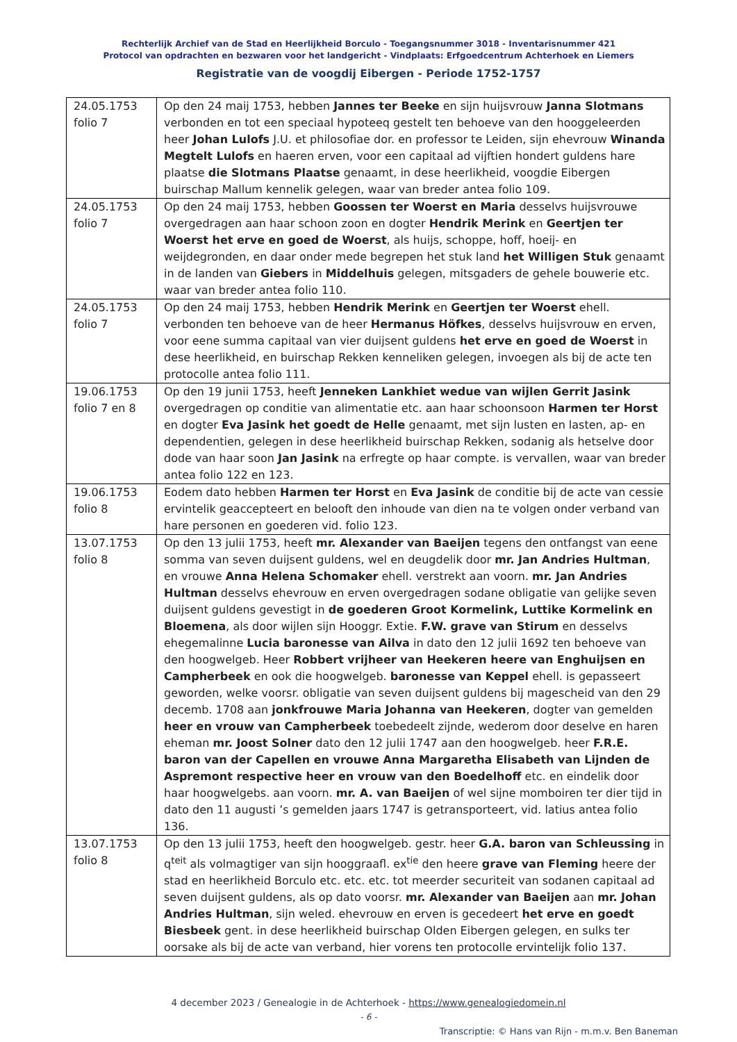Rechterlijk Archief van de Stad en Heerlijkheid Borculo - Toegangsnummer 3018 - Inventarisnummer 421
Protocol van opdrachten en bezwaren voor het landgericht - Vindplaats: Erfgoedcentrum Achterhoek en Liemers
Registratie van de voogdij Eibergen - Periode 1752-1757
| 24.05.1753 folio 7 | Op den 24 maij 1753, hebben Jannes ter Beeke en sijn huijsvrouw Janna Slotmans verbonden en tot een speciaal hypoteeq gestelt ten behoeve van den hooggeleerden heer Johan Lulofs J.U. et philosofiae dor. en professor te Leiden, sijn ehevrouw Winanda Megtelt Lulofs en haeren erven, voor een capitaal ad vijftien hondert guldens hare plaatse die Slotmans Plaatse genaamt, in dese heerlikheid, voogdie Eibergen buirschap Mallum kennelik gelegen, waar van breder antea folio 109. |
| 24.05.1753 folio 7 | Op den 24 maij 1753, hebben Goossen ter Woerst en Maria desselvs huijsvrouwe overgedragen aan haar schoon zoon en dogter Hendrik Merink en Geertjen ter Woerst het erve en goed de Woerst , als huijs, schoppe, hoff, hoeij- en weijdegronden, en daar onder mede begrepen het stuk land het Willigen Stuk genaamt in de landen van Giebers in Middelhuis gelegen, mitsgaders de gehele bouwerie etc. waar van breder antea folio 110. |
| 24.05.1753 folio 7 | Op den 24 maij 1753, hebben Hendrik Merink en Geertjen ter Woerst ehell. verbonden ten behoeve van de heer Hermanus Höfkes , desselvs huijsvrouw en erven, voor eene summa capitaal van vier duijsent guldens het erve en goed de Woerst in dese heerlikheid, en buirschap Rekken kenneliken gelegen, invoegen als bij de acte ten protocolle antea folio 111. |
| 19.06.1753 folio 7 en 8 | Op den 19 junii 1753, heeft Jenneken Lankhiet wedue van wijlen Gerrit Jasink overgedragen op conditie van alimentatie etc. aan haar schoonsoon Harmen ter Horst en dogter Eva Jasink het goedt de Helle genaamt, met sijn lusten en lasten, ap- en dependentien, gelegen in dese heerlikheid buirschap Rekken, sodanig als hetselve door dode van haar soon Jan Jasink na erfregte op haar compte. is vervallen, waar van breder antea folio 122 en 123. |
| 19.06.1753 folio 8 | Eodem dato hebben Harmen ter Horst en Eva Jasink de conditie bij de acte van cessie ervintelik geaccepteert en belooft den inhoude van dien na te volgen onder verband van hare personen en goederen vid. folio 123. |
| 13.07.1753 folio 8 | Op den 13 julii 1753, heeft mr. Alexander van Baeijen tegens den ontfangst van eene somma van seven duijsent guldens, wel en deugdelik door mr. Jan Andries Hultman , en vrouwe Anna Helena Schomaker ehell. verstrekt aan voorn. mr. Jan Andries Hultman desselvs ehevrouw en erven overgedragen sodane obligatie van gelijke seven duijsent guldens gevestigt in de goederen Groot Kormelink, Luttike Kormelink en Bloemena , als door wijlen sijn Hooggr. Extie. F.W. grave van Stirum en desselvs ehegemalinne Lucia baronesse van Ailva in dato den 12 julii 1692 ten behoeve van den hoogwelgeb. Heer Robbert vrijheer van Heekeren heere van Enghuijsen en Campherbeek en ook die hoogwelgeb. baronesse van Keppel ehell. is gepasseert geworden, welke voorsr. obligatie van seven duijsent guldens bij magescheid van den 29 decemb. 1708 aan jonkfrouwe Maria Johanna van Heekeren , dogter van gemelden heer en vrouw van Campherbeek toebedeelt zijnde, wederom door deselve en haren eheman mr. Joost Solner dato den 12 julii 1747 aan den hoogwelgeb. heer F.R.E. baron van der Capellen en vrouwe Anna Margaretha Elisabeth van Lijnden de Aspremont respective heer en vrouw van den Boedelhoff etc. en eindelik door haar hoogwelgebs. aan voorn. mr. A. van Baeijen of wel sijne momboiren ter dier tijd in dato den 11 augusti ’s gemelden jaars 1747 is getransporteert, vid. latius antea folio 136. |
| 13.07.1753 folio 8 | Op den 13 julii 1753, heeft den hoogwelgeb. gestr. heer G.A. baron van Schleussing in q<sup>teit</sup> als volmagtiger van sijn hooggraafl. ex<sup>tie</sup> den heere grave van Fleming heere der stad en heerlikheid Borculo etc. etc. etc. tot meerder securiteit van sodanen capitaal ad seven duijsent guldens, als op dato voorsr. mr. Alexander van Baeijen aan mr. Johan Andries Hultman , sijn weled. ehevrouw en erven is gecedeert het erve en goedt Biesbeek gent. in dese heerlikheid buirschap Olden Eibergen gelegen, en sulks ter oorsake als bij de acte van verband, hier vorens ten protocolle ervintelijk folio 137. |
4 december 2023 / Genealogie in de Achterhoek - https://www.genealogiedomein.nl
- 6 -
Transcriptie: © Hans van Rijn - m.m.v. Ben Baneman